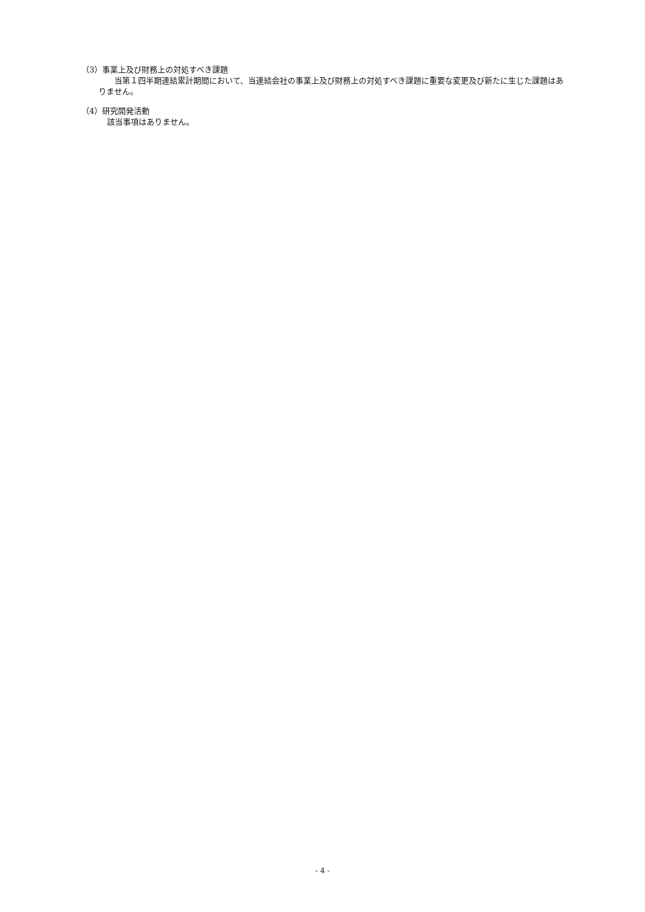（3）事業上及び財務上の対処すべき課題
　　当第１四半期連結累計期間において、当連結会社の事業上及び財務上の対処すべき課題に重要な変更及び新たに生じた課題はありません。
（4）研究開発活動
該当事項はありません。
- 4 -